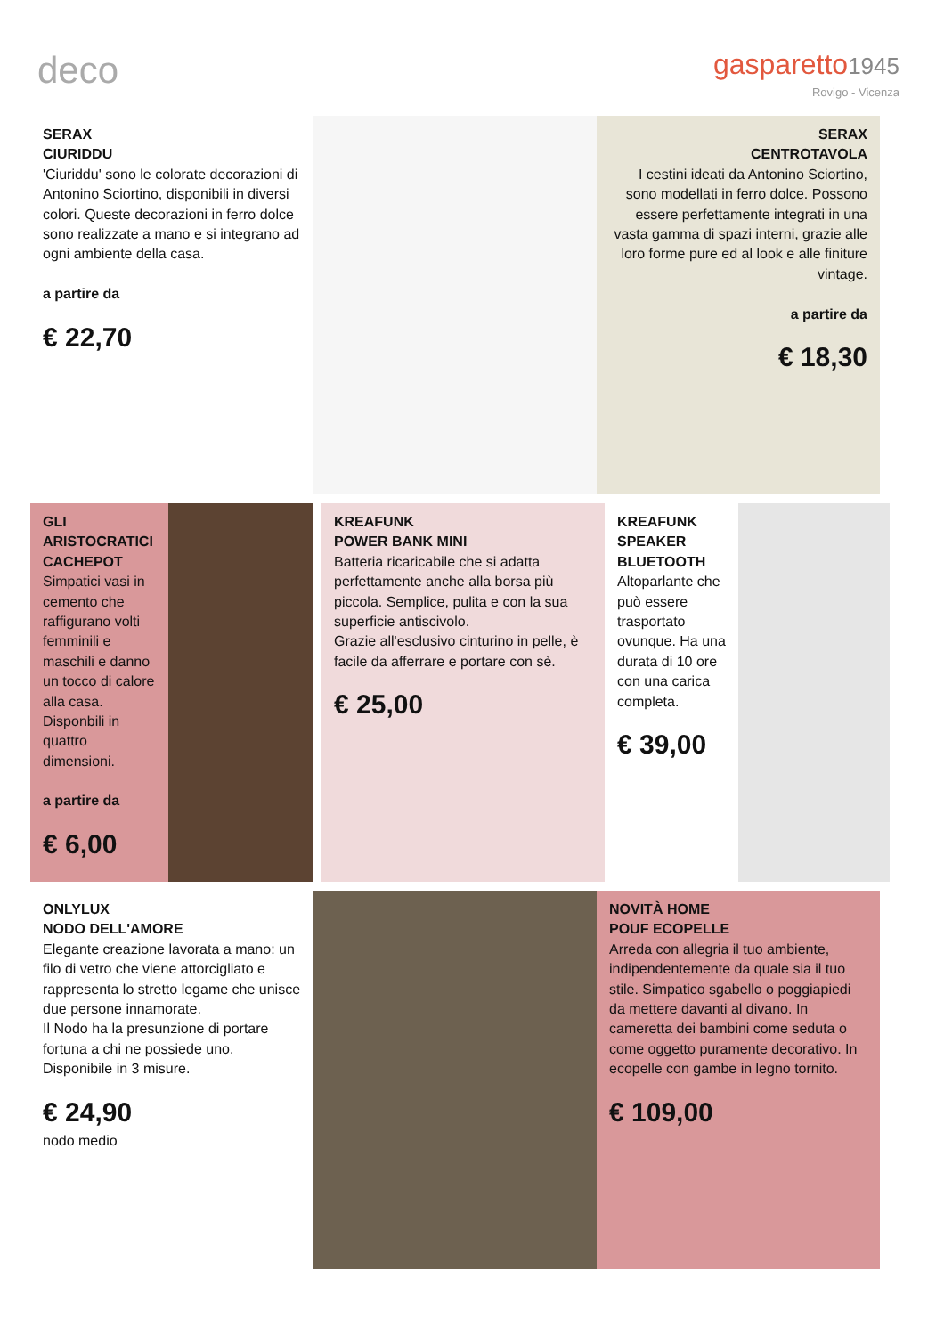deco
gasparetto1945
Rovigo - Vicenza
SERAX
CIURIDDU
'Ciuriddu' sono le colorate decorazioni di Antonino Sciortino, disponibili in diversi colori. Queste decorazioni in ferro dolce sono realizzate a mano e si integrano ad ogni ambiente della casa.
a partire da
€ 22,70
SERAX
CENTROTAVOLA
I cestini ideati da Antonino Sciortino, sono modellati in ferro dolce. Possono essere perfettamente integrati in una vasta gamma di spazi interni, grazie alle loro forme pure ed al look e alle finiture vintage.
a partire da
€ 18,30
GLI ARISTOCRATICI CACHEPOT
Simpatici vasi in cemento che raffigurano volti femminili e maschili e danno un tocco di calore alla casa. Disponbili in quattro dimensioni.
a partire da
€ 6,00
KREAFUNK
POWER BANK MINI
Batteria ricaricabile che si adatta perfettamente anche alla borsa più piccola. Semplice, pulita e con la sua superficie antiscivolo.
Grazie all'esclusivo cinturino in pelle, è facile da afferrare e portare con sè.
€ 25,00
KREAFUNK SPEAKER BLUETOOTH
Altoparlante che può essere trasportato ovunque. Ha una durata di 10 ore con una carica completa.
€ 39,00
ONLYLUX
NODO DELL'AMORE
Elegante creazione lavorata a mano: un filo di vetro che viene attorcigliato e rappresenta lo stretto legame che unisce due persone innamorate.
Il Nodo ha la presunzione di portare fortuna a chi ne possiede uno.
Disponibile in 3 misure.
€ 24,90
nodo medio
NOVITÀ HOME
POUF ECOPELLE
Arreda con allegria il tuo ambiente, indipendentemente da quale sia il tuo stile. Simpatico sgabello o poggiapiedi da mettere davanti al divano. In cameretta dei bambini come seduta o come oggetto puramente decorativo. In ecopelle con gambe in legno tornito.
€ 109,00